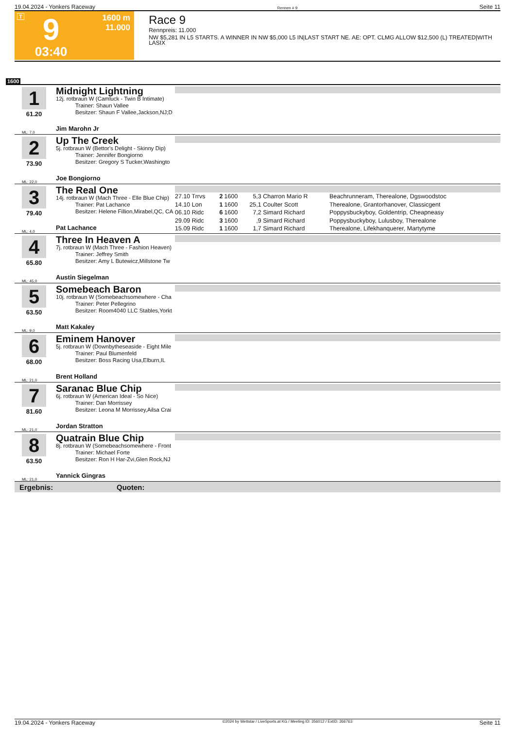19.04.2024 - Yonkers Raceway Rennen # 9 Seite 11
T
9
03:40
1600 m
11.000
Race 9
Rennpreis: 11.000
NW $5,281 IN L5 STARTS. A WINNER IN NW $5,000 L5 IN|LAST START NE. AE: OPT. CLMG ALLOW $12,500 (L) TREATED|WITH LASIX
1600
1
61.20
ML: 7,0
Midnight Lightning
12j. rotbraun W (Camluck - Twin B Intimate)
Trainer: Shaun Vallee
Besitzer: Shaun F Vallee,Jackson,NJ;D
Jim Marohn Jr
2
73.90
ML: 22,0
Up The Creek
5j. rotbraun W (Bettor's Delight - Skinny Dip)
Trainer: Jennifer Bongiorno
Besitzer: Gregory S Tucker,Washingto
Joe Bongiorno
3
79.40
ML: 4,0
The Real One
14j. rotbraun W (Mach Three - Elle Blue Chip)
Trainer: Pat Lachance
Besitzer: Helene Fillion,Mirabel,QC, CA
Pat Lachance
| 27.10 Trrvs | 2 | 1600 | 5,3 | Charron Mario R | Beachrunneram, Therealone, Dgswoodstoc |
| 14.10 Lon | 1 | 1600 | 25,1 | Coulter Scott | Therealone, Grantorhanover, Classicgent |
| 06.10 Ridc | 6 | 1600 | 7,2 | Simard Richard | Poppysbuckyboy, Goldentrip, Cheapneasy |
| 29.09 Ridc | 3 | 1600 | ,9 | Simard Richard | Poppysbuckyboy, Lulusboy, Therealone |
| 15.09 Ridc | 1 | 1600 | 1,7 | Simard Richard | Therealone, Lifekhanquerer, Martytyme |
4
65.80
ML: 45,0
Three In Heaven A
7j. rotbraun W (Mach Three - Fashion Heaven)
Trainer: Jeffrey Smith
Besitzer: Amy L Butewicz,Millstone Tw
Austin Siegelman
5
63.50
ML: 9,0
Somebeach Baron
10j. rotbraun W (Somebeachsomewhere - Cha
Trainer: Peter Pellegrino
Besitzer: Room4040 LLC Stables,Yorkt
Matt Kakaley
6
68.00
ML: 21,0
Eminem Hanover
5j. rotbraun W (Downbytheseaside - Eight Mile
Trainer: Paul Blumenfeld
Besitzer: Boss Racing Usa,Elburn,IL
Brent Holland
7
81.60
ML: 21,0
Saranac Blue Chip
6j. rotbraun W (American Ideal - So Nice)
Trainer: Dan Morrissey
Besitzer: Leona M Morrissey,Ailsa Crai
Jordan Stratton
8
63.50
ML: 21,0
Quatrain Blue Chip
8j. rotbraun W (Somebeachsomewhere - Front
Trainer: Michael Forte
Besitzer: Ron H Har-Zvi,Glen Rock,NJ
Yannick Gingras
Ergebnis: Quoten:
19.04.2024 - Yonkers Raceway ©2024 by Wettstar / LiveSports.at KG / Meeting ID: 356012 / ExtID: 266763 Seite 11